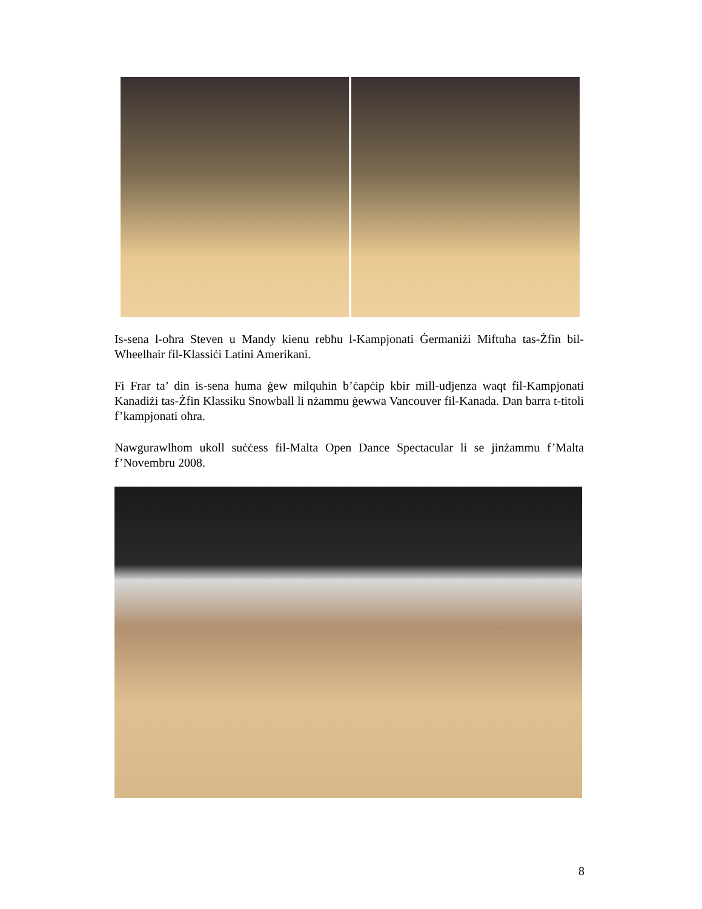Is-sena l-oħra Steven u Mandy kienu rebħu l-Kampjonati Ġermaniżi Miftuħa tas-Żfin bil-Wheelhair fil-Klassiċi Latini Amerikani.
Fi Frar ta’ din is-sena huma ġew milquhin b’ċapċip kbir mill-udjenza waqt fil-Kampjonati Kanadiżi tas-Żfin Klassiku Snowball li nżammu ġewwa Vancouver fil-Kanada. Dan barra t-titoli f’kampjonati oħra.
Nawgurawlhom ukoll suċċess fil-Malta Open Dance Spectacular li se jinżammu f’Malta f’Novembru 2008.
8